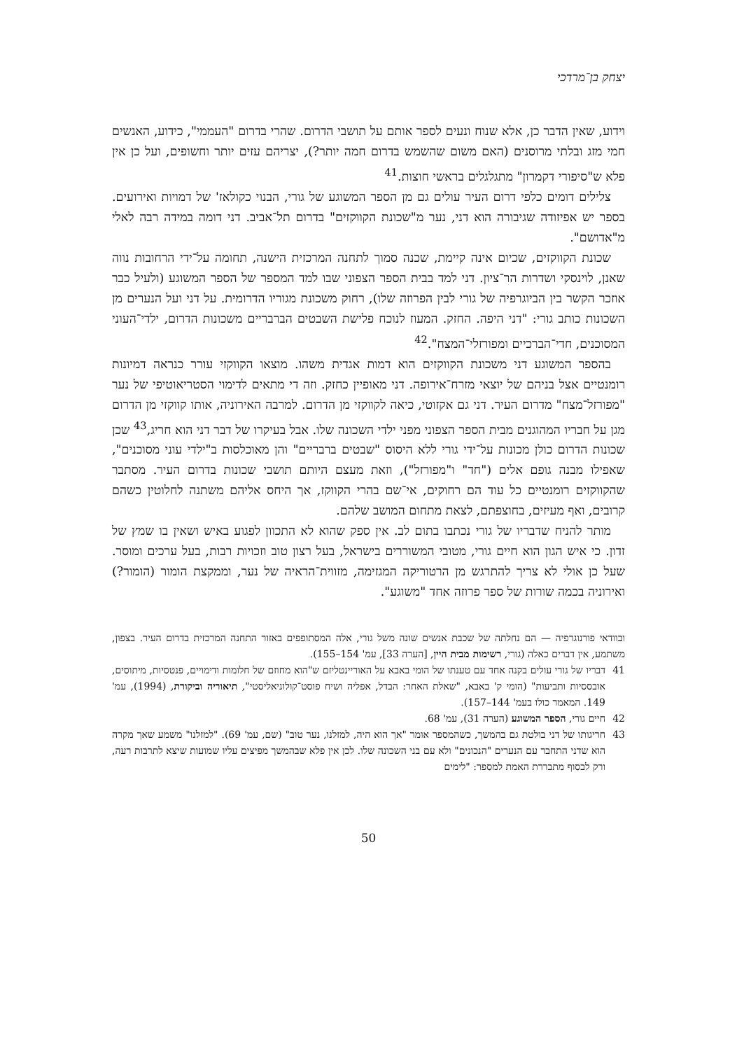יצחק בן־מרדכי
וידוע, שאין הדבר כן, אלא שנוח ונעים לספר אותם על תושבי הדרום. שהרי בדרום "העממי", כידוע, האנשים חמי מזג ובלתי מרוסנים (האם משום שהשמש בדרום חמה יותר?), יצריהם עזים יותר וחשופים, ועל כן אין פלא ש"סיפורי דקמרון" מתגלגלים בראשי חוצות.<sup>41</sup>
צלילים דומים כלפי דרום העיר עולים גם מן הספר המשוגע של גורי, הבנוי כקולאז' של דמויות ואירועים. בספר יש אפיזודה שגיבורה הוא דני, נער מ"שכונת הקווקזים" בדרום תל־אביב. דני דומה במידה רבה לאלי מ"אדושם".
שכונת הקווקזים, שכיום אינה קיימת, שכנה סמוך לתחנה המרכזית הישנה, תחומה על־ידי הרחובות נווה שאנן, לוינסקי ושדרות הר־ציון. דני למד בבית הספר הצפוני שבו למד המספר של הספר המשוגע (ולעיל כבר אוזכר הקשר בין הביוגרפיה של גורי לבין הפרוזה שלו), רחוק משכונת מגוריו הדרומית. על דני ועל הנערים מן השכונות כותב גורי: "דני היפה. החזק. המעוז לנוכח פלישת השבטים הברבריים משכונות הדרום, ילדי־העוני המסוכנים, חדי־הברכיים ומפורזלי־המצח".<sup>42</sup>
בהספר המשוגע דני משכונת הקווקזים הוא דמות אגדית משהו. מוצאו הקווקזי עורר כנראה דמיונות רומנטיים אצל בניהם של יוצאי מזרח־אירופה. דני מאופיין כחזק. וזה די מתאים לדימוי הסטריאוטיפי של נער "מפורזל־מצח" מדרום העיר. דני גם אקזוטי, כיאה לקווקזי מן הדרום. למרבה האירוניה, אותו קווקזי מן הדרום מגן על חבריו המהוגנים מבית הספר הצפוני מפני ילדי השכונה שלו. אבל בעיקרו של דבר דני הוא חריג,<sup>43</sup> שכן שכונות הדרום כולן מכונות על־ידי גורי ללא היסוס "שבטים ברבריים" והן מאוכלסות ב"ילדי עוני מסוכנים", שאפילו מבנה גופם אלים ("חד" ו"מפורזל"), וזאת מעצם היותם תושבי שכונות בדרום העיר. מסתבר שהקווקזים רומנטיים כל עוד הם רחוקים, אי־שם בהרי הקווקז, אך היחס אליהם משתנה לחלוטין כשהם קרובים, ואף מעיזים, בחוצפתם, לצאת מתחום המושב שלהם.
מותר להניח שדבריו של גורי נכתבו בתום לב. אין ספק שהוא לא התכוון לפגוע באיש ושאין בו שמץ של זדון. כי איש הגון הוא חיים גורי, מטובי המשוררים בישראל, בעל רצון טוב וזכויות רבות, בעל ערכים ומוסר. שעל כן אולי לא צריך להתרגש מן הרטוריקה המגזימה, מזווית־הראיה של נער, וממקצת הומור (הומור?) ואירוניה בכמה שורות של ספר פרוזה אחד "משוגע".
ובוודאי פורנוגרפיה — הם נחלתה של שכבת אנשים שונה משל גורי, אלה המסתופפים באזור התחנה המרכזית בדרום העיר. בצפון, משתמע, אין דברים כאלה (גורי, רשימות מבית היין, [הערה 33], עמ' 154–155).
41 דבריו של גורי עולים בקנה אחד עם טענתו של הומי באבא על האוריינטליזם ש"הוא מחוזם של חלומות ודימויים, פנטסיות, מיתוסים, אובססיות ותביעות" (הומי ק' באבא, "שאלת האחר: הבדל, אפליה ושיח פוסט־קולוניאליסטי", תיאוריה וביקורת, (1994), עמ' 149. המאמר כולו בעמ' 144–157).
42 חיים גורי, הספר המשוגע (הערה 31), עמ' 68.
43 חריגותו של דני בולטת גם בהמשך, כשהמספר אומר "אך הוא היה, למזלנו, נער טוב" (שם, עמ' 69). "למזלנו" משמע שאך מקרה הוא שדני התחבר עם הנערים "הנכונים" ולא עם בני השכונה שלו. לכן אין פלא שבהמשך מפיצים עליו שמועות שיצא לתרבות רעה, ורק לבסוף מתבררת האמת למספר: "לימים
50